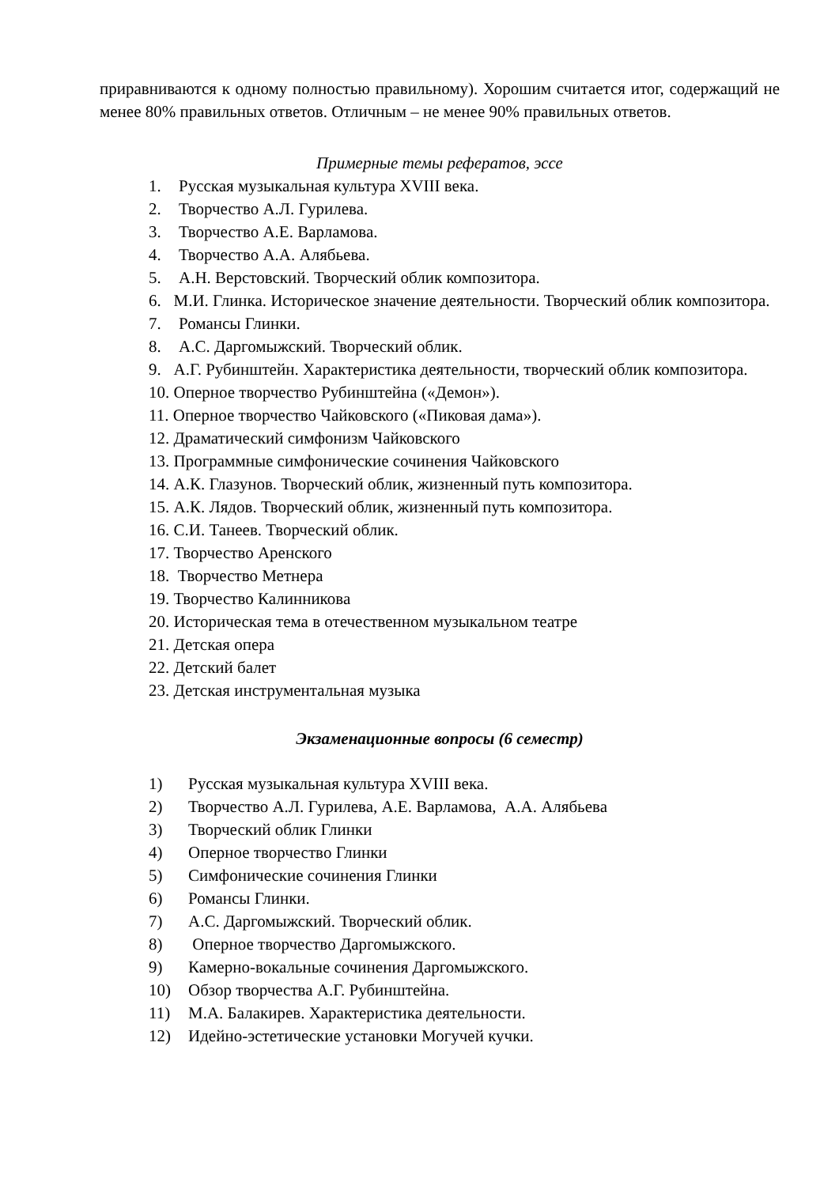приравниваются к одному полностью правильному). Хорошим считается итог, содержащий не менее 80% правильных ответов. Отличным – не менее 90% правильных ответов.
Примерные темы рефератов, эссе
1. Русская музыкальная культура XVIII века.
2. Творчество А.Л. Гурилева.
3. Творчество А.Е. Варламова.
4. Творчество А.А. Алябьева.
5. А.Н. Верстовский. Творческий облик композитора.
6. М.И. Глинка. Историческое значение деятельности. Творческий облик композитора.
7. Романсы Глинки.
8. А.С. Даргомыжский. Творческий облик.
9. А.Г. Рубинштейн. Характеристика деятельности, творческий облик композитора.
10. Оперное творчество Рубинштейна («Демон»).
11. Оперное творчество Чайковского («Пиковая дама»).
12. Драматический симфонизм Чайковского
13. Программные симфонические сочинения Чайковского
14. А.К. Глазунов. Творческий облик, жизненный путь композитора.
15. А.К. Лядов. Творческий облик, жизненный путь композитора.
16. С.И. Танеев. Творческий облик.
17. Творчество Аренского
18. Творчество Метнера
19. Творчество Калинникова
20. Историческая тема в отечественном музыкальном театре
21. Детская опера
22. Детский балет
23. Детская инструментальная музыка
Экзаменационные вопросы (6 семестр)
1) Русская музыкальная культура XVIII века.
2) Творчество А.Л. Гурилева, А.Е. Варламова, А.А. Алябьева
3) Творческий облик Глинки
4) Оперное творчество Глинки
5) Симфонические сочинения Глинки
6) Романсы Глинки.
7) А.С. Даргомыжский. Творческий облик.
8) Оперное творчество Даргомыжского.
9) Камерно-вокальные сочинения Даргомыжского.
10) Обзор творчества А.Г. Рубинштейна.
11) М.А. Балакирев. Характеристика деятельности.
12) Идейно-эстетические установки Могучей кучки.